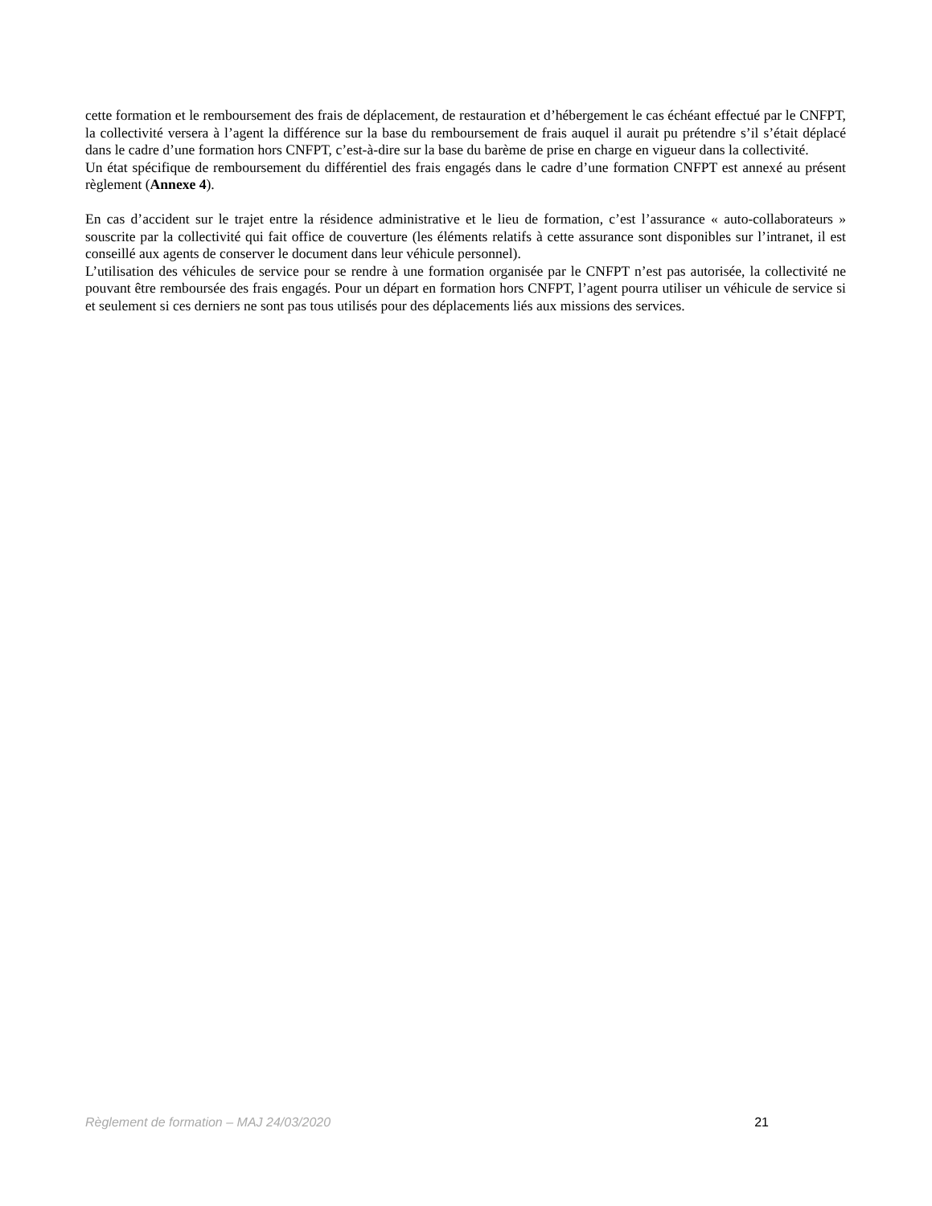cette formation et le remboursement des frais de déplacement, de restauration et d’hébergement le cas échéant effectué par le CNFPT, la collectivité versera à l’agent la différence sur la base du remboursement de frais auquel il aurait pu prétendre s’il s’était déplacé dans le cadre d’une formation hors CNFPT, c’est-à-dire sur la base du barème de prise en charge en vigueur dans la collectivité.
Un état spécifique de remboursement du différentiel des frais engagés dans le cadre d’une formation CNFPT est annexé au présent règlement (Annexe 4).
En cas d’accident sur le trajet entre la résidence administrative et le lieu de formation, c’est l’assurance « auto-collaborateurs » souscrite par la collectivité qui fait office de couverture (les éléments relatifs à cette assurance sont disponibles sur l’intranet, il est conseillé aux agents de conserver le document dans leur véhicule personnel).
L’utilisation des véhicules de service pour se rendre à une formation organisée par le CNFPT n’est pas autorisée, la collectivité ne pouvant être remboursée des frais engagés. Pour un départ en formation hors CNFPT, l’agent pourra utiliser un véhicule de service si et seulement si ces derniers ne sont pas tous utilisés pour des déplacements liés aux missions des services.
Règlement de formation – MAJ 24/03/2020 21